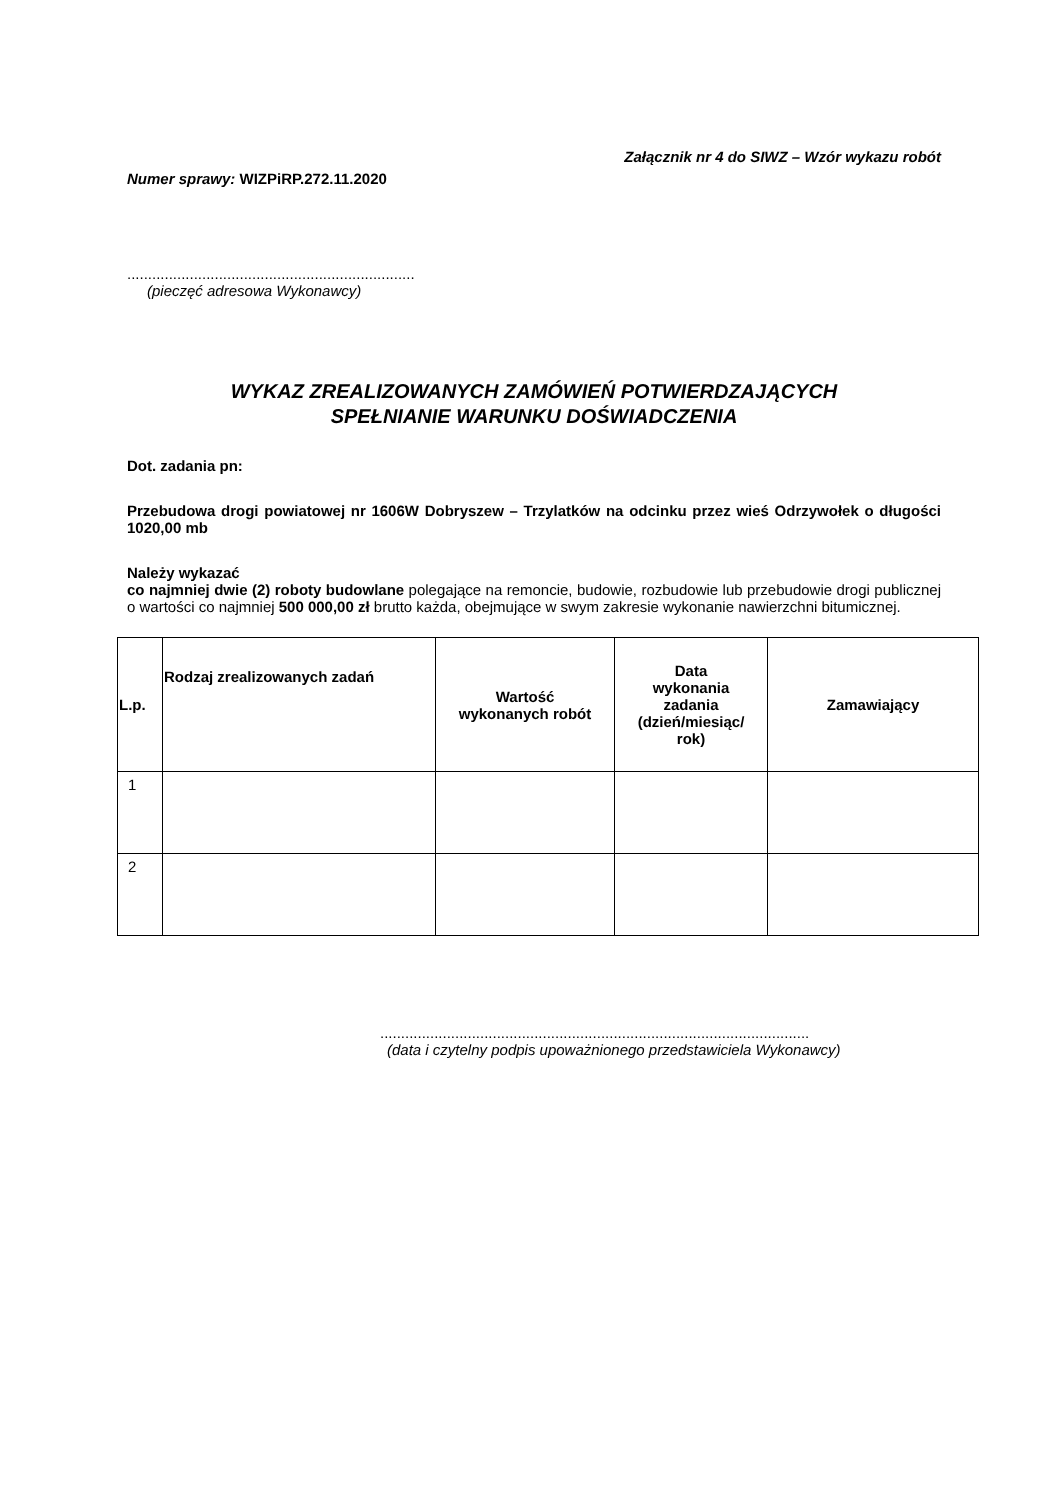Załącznik nr 4 do SIWZ – Wzór wykazu robót
Numer sprawy: WIZPiRP.272.11.2020
.....................................................................
(pieczęć adresowa Wykonawcy)
WYKAZ ZREALIZOWANYCH ZAMÓWIEŃ POTWIERDZAJĄCYCH
SPEŁNIANIE WARUNKU DOŚWIADCZENIA
Dot. zadania pn:
Przebudowa drogi powiatowej nr 1606W Dobryszew – Trzylatków na odcinku przez wieś Odrzywołek o długości 1020,00 mb
Należy wykazać
co najmniej dwie (2) roboty budowlane polegające na remoncie, budowie, rozbudowie lub przebudowie drogi publicznej o wartości co najmniej 500 000,00 zł brutto każda, obejmujące w swym zakresie wykonanie nawierzchni bitumicznej.
| L.p. | Rodzaj zrealizowanych zadań | Wartość wykonanych robót | Data wykonania zadania (dzień/miesiąc/ rok) | Zamawiający |
| --- | --- | --- | --- | --- |
| 1 | | | | |
| 2 | | | | |
.......................................................................................................
(data i czytelny podpis upoważnionego przedstawiciela Wykonawcy)